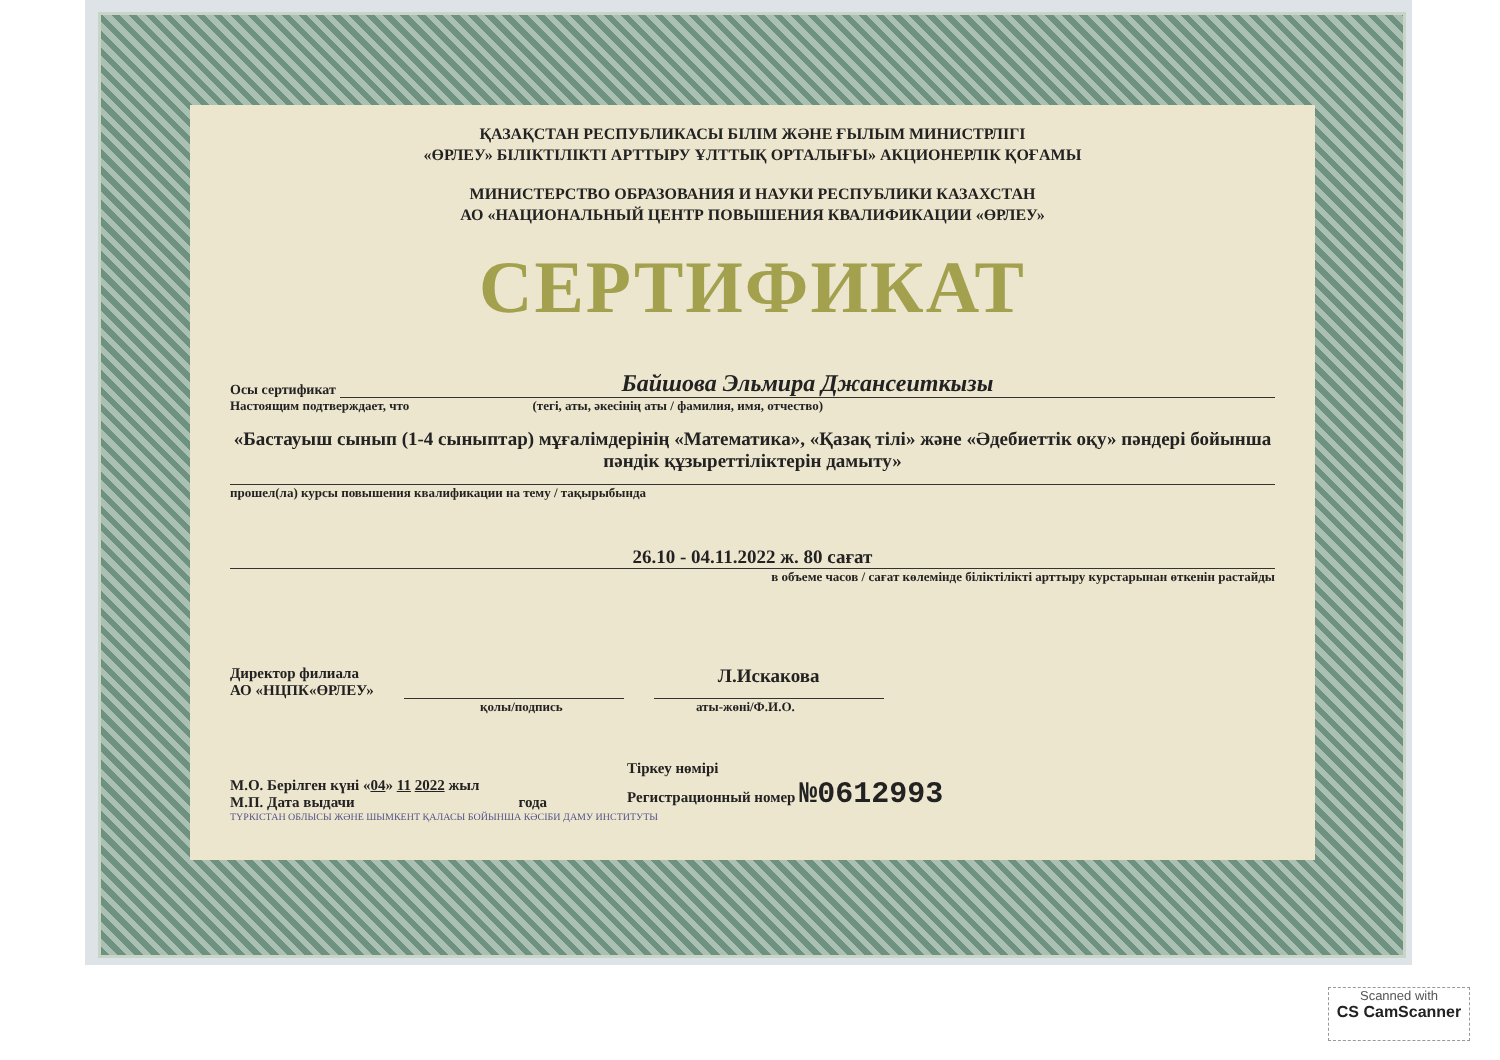ҚАЗАҚСТАН РЕСПУБЛИКАСЫ БІЛІМ ЖӘНЕ ҒЫЛЫМ МИНИСТРЛІГІ
«ӨРЛЕУ» БІЛІКТІЛІКТІ АРТТЫРУ ҰЛТТЫҚ ОРТАЛЫҒЫ» АКЦИОНЕРЛІК ҚОҒАМЫ
МИНИСТЕРСТВО ОБРАЗОВАНИЯ И НАУКИ РЕСПУБЛИКИ КАЗАХСТАН
АО «НАЦИОНАЛЬНЫЙ ЦЕНТР ПОВЫШЕНИЯ КВАЛИФИКАЦИИ «ӨРЛЕУ»
СЕРТИФИКАТ
Осы сертификат Байшова Эльмира Джансеиткызы
Настоящим подтверждает, что (тегі, аты, әкесінің аты / фамилия, имя, отчество)
«Бастауыш сынып (1-4 сыныптар) мұғалімдерінің «Математика», «Қазақ тілі» және «Әдебиеттік оқу» пәндері бойынша пәндік құзыреттіліктерін дамыту»
прошел(ла) курсы повышения квалификации на тему / тақырыбында
26.10 - 04.11.2022 ж. 80 сағат
в объеме часов / сағат көлемінде біліктілікті арттыру курстарынан өткенін растайды
Директор филиала
АО «НЦПК«ӨРЛЕУ»
Л.Искакова
қолы/подпись аты-жөні/Ф.И.О.
М.О. Берілген күні «04» 11 2022 жыл
М.П. Дата выдачи года
Тіркеу нөмірі
Регистрационный номер №0612993
ТҮРКІСТАН ОБЛЫСЫ ЖӘНЕ ШЫМКЕНТ ҚАЛАСЫ БОЙЫНША КӘСІБИ ДАМУ ИНСТИТУТЫ
Scanned with
CS CamScanner